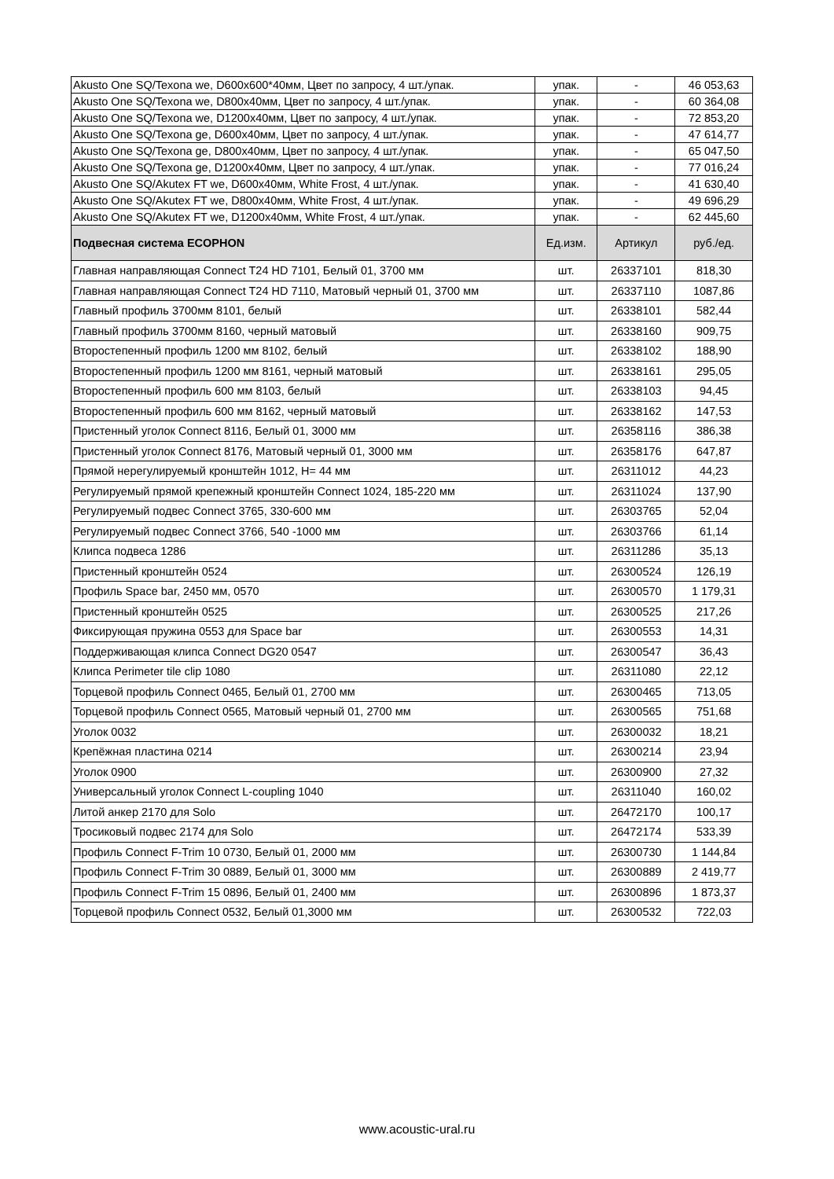| Akusto One SQ/Texona we, D600x600*40мм, Цвет по запросу, 4 шт./упак. | упак. | - | 46 053,63 |
| Akusto One SQ/Texona we, D800x40мм, Цвет по запросу, 4 шт./упак. | упак. | - | 60 364,08 |
| Akusto One SQ/Texona we, D1200x40мм, Цвет по запросу, 4 шт./упак. | упак. | - | 72 853,20 |
| Akusto One SQ/Texona ge, D600x40мм, Цвет по запросу, 4 шт./упак. | упак. | - | 47 614,77 |
| Akusto One SQ/Texona ge, D800x40мм, Цвет по запросу, 4 шт./упак. | упак. | - | 65 047,50 |
| Akusto One SQ/Texona ge, D1200x40мм, Цвет по запросу, 4 шт./упак. | упак. | - | 77 016,24 |
| Akusto One SQ/Akutex FT we, D600x40мм, White Frost, 4 шт./упак. | упак. | - | 41 630,40 |
| Akusto One SQ/Akutex FT we, D800x40мм, White Frost, 4 шт./упак. | упак. | - | 49 696,29 |
| Akusto One SQ/Akutex FT we, D1200x40мм, White Frost, 4 шт./упак. | упак. | - | 62 445,60 |
| Подвесная система ECOPHON | Ед.изм. | Артикул | руб./ед. |
| Главная направляющая Connect T24 HD 7101, Белый 01, 3700 мм | шт. | 26337101 | 818,30 |
| Главная направляющая Connect T24 HD 7110, Матовый черный 01, 3700 мм | шт. | 26337110 | 1087,86 |
| Главный профиль 3700мм 8101, белый | шт. | 26338101 | 582,44 |
| Главный профиль 3700мм 8160, черный матовый | шт. | 26338160 | 909,75 |
| Второстепенный профиль 1200 мм 8102, белый | шт. | 26338102 | 188,90 |
| Второстепенный профиль 1200 мм 8161, черный матовый | шт. | 26338161 | 295,05 |
| Второстепенный профиль 600 мм 8103, белый | шт. | 26338103 | 94,45 |
| Второстепенный профиль 600 мм 8162, черный матовый | шт. | 26338162 | 147,53 |
| Пристенный уголок Connect 8116, Белый 01, 3000 мм | шт. | 26358116 | 386,38 |
| Пристенный уголок Connect 8176, Матовый черный 01, 3000 мм | шт. | 26358176 | 647,87 |
| Прямой нерегулируемый кронштейн 1012, H= 44 мм | шт. | 26311012 | 44,23 |
| Регулируемый прямой крепежный кронштейн Connect 1024, 185-220 мм | шт. | 26311024 | 137,90 |
| Регулируемый подвес Connect 3765, 330-600 мм | шт. | 26303765 | 52,04 |
| Регулируемый подвес Connect 3766, 540 -1000 мм | шт. | 26303766 | 61,14 |
| Клипса подвеса 1286 | шт. | 26311286 | 35,13 |
| Пристенный кронштейн 0524 | шт. | 26300524 | 126,19 |
| Профиль Space bar, 2450 мм, 0570 | шт. | 26300570 | 1 179,31 |
| Пристенный кронштейн 0525 | шт. | 26300525 | 217,26 |
| Фиксирующая пружина 0553 для Space bar | шт. | 26300553 | 14,31 |
| Поддерживающая клипса Connect DG20 0547 | шт. | 26300547 | 36,43 |
| Клипса Perimeter tile clip 1080 | шт. | 26311080 | 22,12 |
| Торцевой профиль Connect 0465, Белый 01, 2700 мм | шт. | 26300465 | 713,05 |
| Торцевой профиль Connect 0565, Матовый черный 01, 2700 мм | шт. | 26300565 | 751,68 |
| Уголок 0032 | шт. | 26300032 | 18,21 |
| Крепёжная пластина 0214 | шт. | 26300214 | 23,94 |
| Уголок 0900 | шт. | 26300900 | 27,32 |
| Универсальный уголок Connect L-coupling 1040 | шт. | 26311040 | 160,02 |
| Литой анкер 2170 для Solo | шт. | 26472170 | 100,17 |
| Тросиковый подвес 2174 для Solo | шт. | 26472174 | 533,39 |
| Профиль Connect F-Trim 10 0730, Белый 01, 2000 мм | шт. | 26300730 | 1 144,84 |
| Профиль Connect F-Trim 30 0889, Белый 01, 3000 мм | шт. | 26300889 | 2 419,77 |
| Профиль Connect F-Trim 15 0896, Белый 01, 2400 мм | шт. | 26300896 | 1 873,37 |
| Торцевой профиль Connect 0532, Белый 01,3000 мм | шт. | 26300532 | 722,03 |
www.acoustic-ural.ru